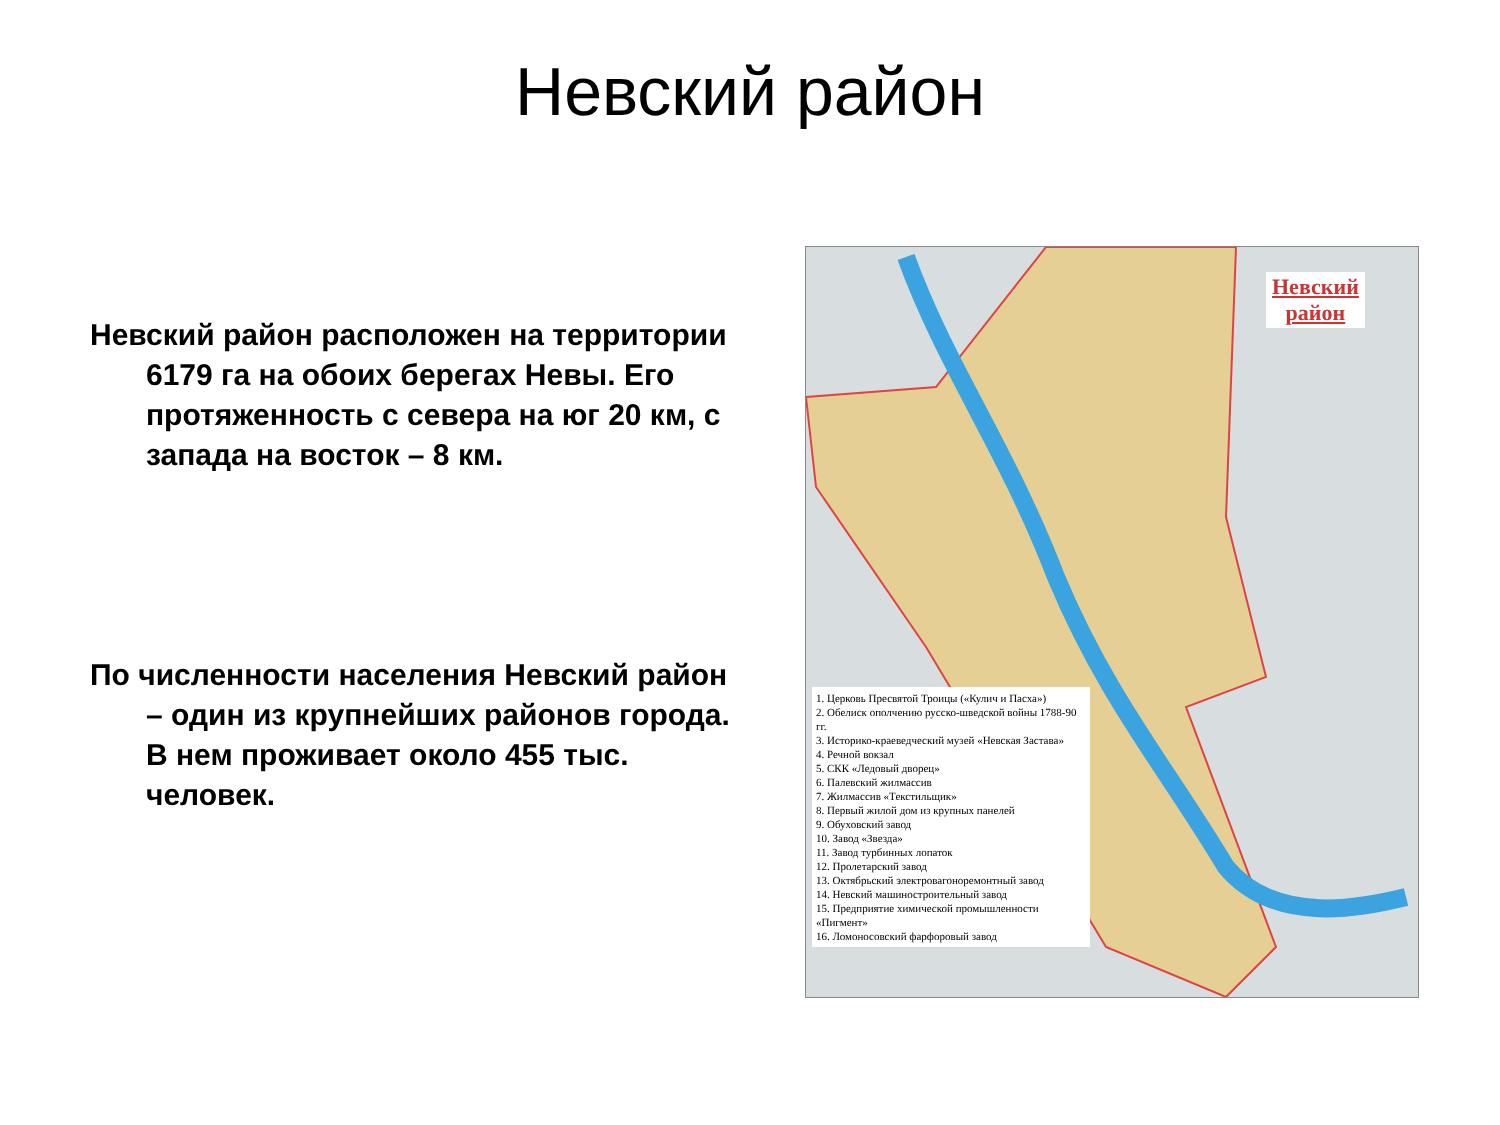Невский район
Невский район расположен на территории 6179 га на обоих берегах Невы. Его протяженность с севера на юг 20 км, с запада на восток – 8 км.
По численности населения Невский район – один из крупнейших районов города. В нем проживает около 455 тыс. человек.
Невский
район
1. Церковь Пресвятой Троицы («Кулич и Пасха»)
2. Обелиск ополчению русско-шведской войны 1788-90 гг.
3. Историко-краеведческий музей «Невская Застава»
4. Речной вокзал
5. СКК «Ледовый дворец»
6. Палевский жилмассив
7. Жилмассив «Текстильщик»
8. Первый жилой дом из крупных панелей
9. Обуховский завод
10. Завод «Звезда»
11. Завод турбинных лопаток
12. Пролетарский завод
13. Октябрьский электровагоноремонтный завод
14. Невский машиностроительный завод
15. Предприятие химической промышленности «Пигмент»
16. Ломоносовский фарфоровый завод